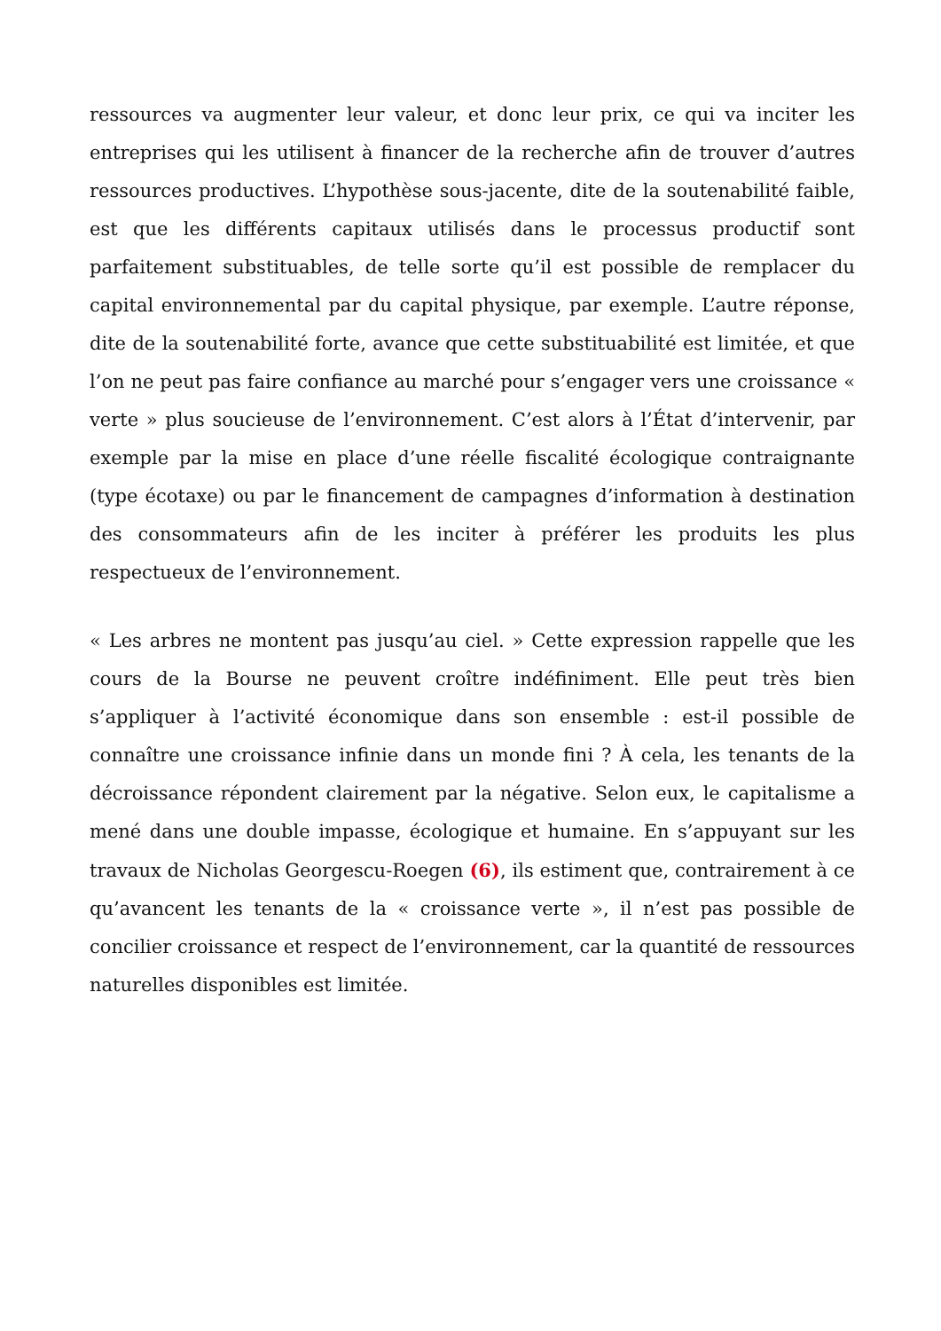ressources va augmenter leur valeur, et donc leur prix, ce qui va inciter les entreprises qui les utilisent à financer de la recherche afin de trouver d’autres ressources productives. L’hypothèse sous-jacente, dite de la soutenabilité faible, est que les différents capitaux utilisés dans le processus productif sont parfaitement substituables, de telle sorte qu’il est possible de remplacer du capital environnemental par du capital physique, par exemple. L’autre réponse, dite de la soutenabilité forte, avance que cette substituabilité est limitée, et que l’on ne peut pas faire confiance au marché pour s’engager vers une croissance « verte » plus soucieuse de l’environnement. C’est alors à l’État d’intervenir, par exemple par la mise en place d’une réelle fiscalité écologique contraignante (type écotaxe) ou par le financement de campagnes d’information à destination des consommateurs afin de les inciter à préférer les produits les plus respectueux de l’environnement.
« Les arbres ne montent pas jusqu’au ciel. » Cette expression rappelle que les cours de la Bourse ne peuvent croître indéfiniment. Elle peut très bien s’appliquer à l’activité économique dans son ensemble : est-il possible de connaître une croissance infinie dans un monde fini ? À cela, les tenants de la décroissance répondent clairement par la négative. Selon eux, le capitalisme a mené dans une double impasse, écologique et humaine. En s’appuyant sur les travaux de Nicholas Georgescu-Roegen (6), ils estiment que, contrairement à ce qu’avancent les tenants de la « croissance verte », il n’est pas possible de concilier croissance et respect de l’environnement, car la quantité de ressources naturelles disponibles est limitée.